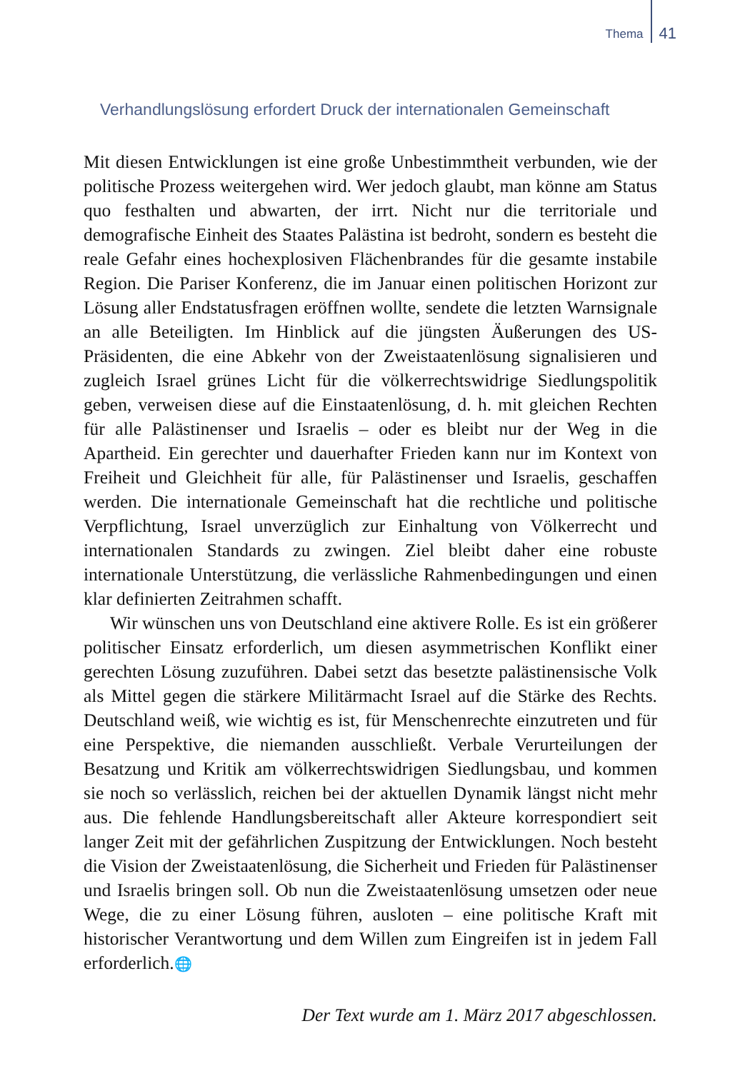Thema 41
Verhandlungslösung erfordert Druck der internationalen Gemeinschaft
Mit diesen Entwicklungen ist eine große Unbestimmtheit verbunden, wie der politische Prozess weitergehen wird. Wer jedoch glaubt, man könne am Status quo festhalten und abwarten, der irrt. Nicht nur die territoriale und demografische Einheit des Staates Palästina ist bedroht, sondern es besteht die reale Gefahr eines hochexplosiven Flächenbrandes für die gesamte instabile Region. Die Pariser Konferenz, die im Januar einen politischen Horizont zur Lösung aller Endstatusfragen eröffnen wollte, sendete die letzten Warnsignale an alle Beteiligten. Im Hinblick auf die jüngsten Äußerungen des US-Präsidenten, die eine Abkehr von der Zweistaatenlösung signalisieren und zugleich Israel grünes Licht für die völkerrechtswidrige Siedlungspolitik geben, verweisen diese auf die Einstaatenlösung, d. h. mit gleichen Rechten für alle Palästinenser und Israelis – oder es bleibt nur der Weg in die Apartheid. Ein gerechter und dauerhafter Frieden kann nur im Kontext von Freiheit und Gleichheit für alle, für Palästinenser und Israelis, geschaffen werden. Die internationale Gemeinschaft hat die rechtliche und politische Verpflichtung, Israel unverzüglich zur Einhaltung von Völkerrecht und internationalen Standards zu zwingen. Ziel bleibt daher eine robuste internationale Unterstützung, die verlässliche Rahmenbedingungen und einen klar definierten Zeitrahmen schafft.
Wir wünschen uns von Deutschland eine aktivere Rolle. Es ist ein größerer politischer Einsatz erforderlich, um diesen asymmetrischen Konflikt einer gerechten Lösung zuzuführen. Dabei setzt das besetzte palästinensische Volk als Mittel gegen die stärkere Militärmacht Israel auf die Stärke des Rechts. Deutschland weiß, wie wichtig es ist, für Menschenrechte einzutreten und für eine Perspektive, die niemanden ausschließt. Verbale Verurteilungen der Besatzung und Kritik am völkerrechtswidrigen Siedlungsbau, und kommen sie noch so verlässlich, reichen bei der aktuellen Dynamik längst nicht mehr aus. Die fehlende Handlungsbereitschaft aller Akteure korrespondiert seit langer Zeit mit der gefährlichen Zuspitzung der Entwicklungen. Noch besteht die Vision der Zweistaatenlösung, die Sicherheit und Frieden für Palästinenser und Israelis bringen soll. Ob nun die Zweistaatenlösung umsetzen oder neue Wege, die zu einer Lösung führen, ausloten – eine politische Kraft mit historischer Verantwortung und dem Willen zum Eingreifen ist in jedem Fall erforderlich.🌐
Der Text wurde am 1. März 2017 abgeschlossen.